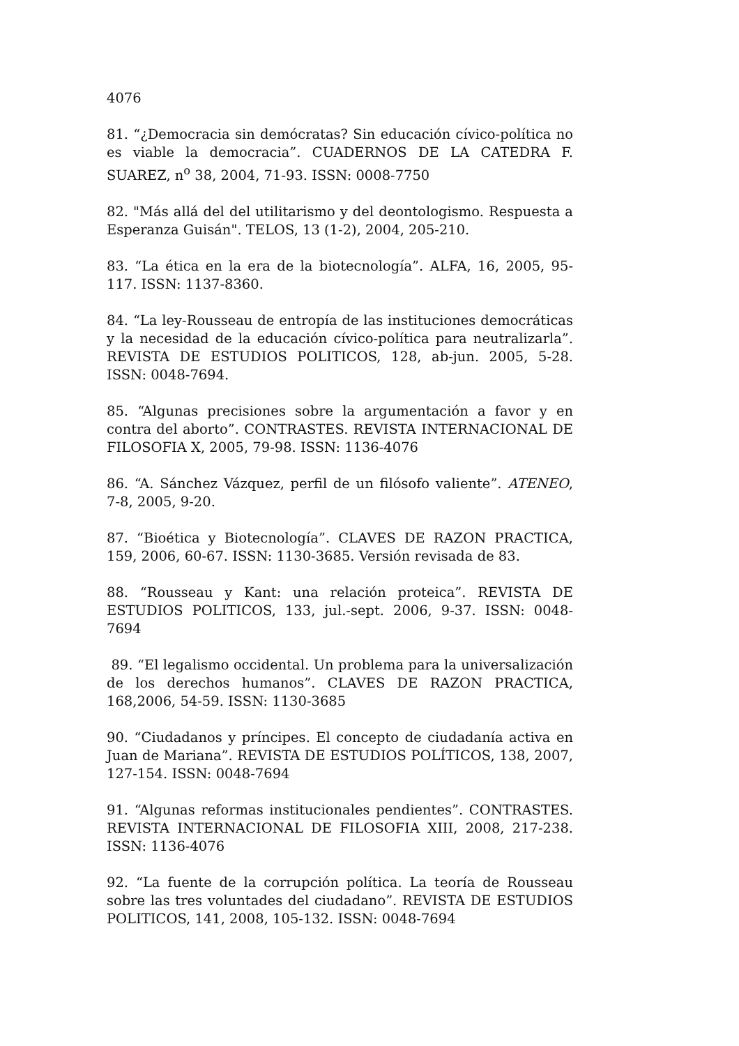4076
81. “¿Democracia sin demócratas? Sin educación cívico-política no es viable la democracia”. CUADERNOS DE LA CATEDRA F. SUAREZ, n<sup>o</sup> 38, 2004, 71-93. ISSN: 0008-7750
82. "Más allá del del utilitarismo y del deontologismo. Respuesta a Esperanza Guisán". TELOS, 13 (1-2), 2004, 205-210.
83. “La ética en la era de la biotecnología”. ALFA, 16, 2005, 95-117. ISSN: 1137-8360.
84. “La ley-Rousseau de entropía de las instituciones democráticas y la necesidad de la educación cívico-política para neutralizarla”. REVISTA DE ESTUDIOS POLITICOS, 128, ab-jun. 2005, 5-28. ISSN: 0048-7694.
85. “Algunas precisiones sobre la argumentación a favor y en contra del aborto”. CONTRASTES. REVISTA INTERNACIONAL DE FILOSOFIA X, 2005, 79-98. ISSN: 1136-4076
86. “A. Sánchez Vázquez, perfil de un filósofo valiente”. ATENEO, 7-8, 2005, 9-20.
87. “Bioética y Biotecnología”. CLAVES DE RAZON PRACTICA, 159, 2006, 60-67. ISSN: 1130-3685. Versión revisada de 83.
88. “Rousseau y Kant: una relación proteica”. REVISTA DE ESTUDIOS POLITICOS, 133, jul.-sept. 2006, 9-37. ISSN: 0048-7694
89. “El legalismo occidental. Un problema para la universalización de los derechos humanos”. CLAVES DE RAZON PRACTICA, 168,2006, 54-59. ISSN: 1130-3685
90. “Ciudadanos y príncipes. El concepto de ciudadanía activa en Juan de Mariana”. REVISTA DE ESTUDIOS POLÍTICOS, 138, 2007, 127-154. ISSN: 0048-7694
91. “Algunas reformas institucionales pendientes”. CONTRASTES. REVISTA INTERNACIONAL DE FILOSOFIA XIII, 2008, 217-238. ISSN: 1136-4076
92. “La fuente de la corrupción política. La teoría de Rousseau sobre las tres voluntades del ciudadano”. REVISTA DE ESTUDIOS POLITICOS, 141, 2008, 105-132. ISSN: 0048-7694